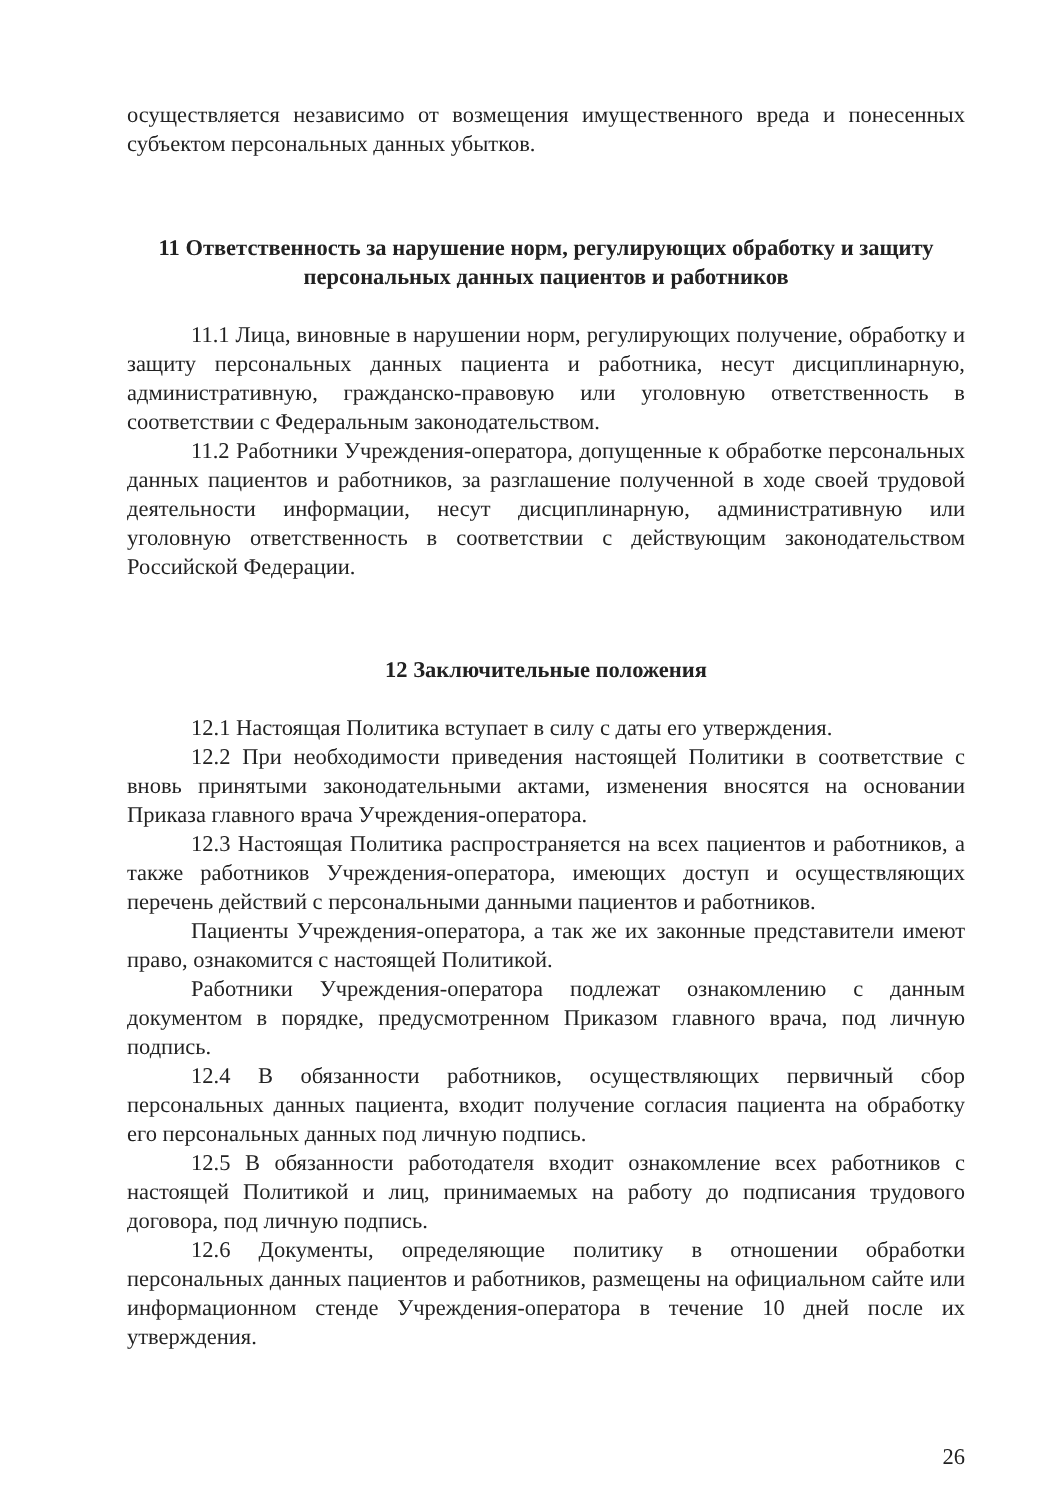осуществляется независимо от возмещения имущественного вреда и понесенных субъектом персональных данных убытков.
11 Ответственность за нарушение норм, регулирующих обработку и защиту персональных данных пациентов и работников
11.1 Лица, виновные в нарушении норм, регулирующих получение, обработку и защиту персональных данных пациента и работника, несут дисциплинарную, административную, гражданско-правовую или уголовную ответственность в соответствии с Федеральным законодательством.
11.2 Работники Учреждения-оператора, допущенные к обработке персональных данных пациентов и работников, за разглашение полученной в ходе своей трудовой деятельности информации, несут дисциплинарную, административную или уголовную ответственность в соответствии с действующим законодательством Российской Федерации.
12 Заключительные положения
12.1 Настоящая Политика вступает в силу с даты его утверждения.
12.2 При необходимости приведения настоящей Политики в соответствие с вновь принятыми законодательными актами, изменения вносятся на основании Приказа главного врача Учреждения-оператора.
12.3 Настоящая Политика распространяется на всех пациентов и работников, а также работников Учреждения-оператора, имеющих доступ и осуществляющих перечень действий с персональными данными пациентов и работников.
Пациенты Учреждения-оператора, а так же их законные представители имеют право, ознакомится с настоящей Политикой.
Работники Учреждения-оператора подлежат ознакомлению с данным документом в порядке, предусмотренном Приказом главного врача, под личную подпись.
12.4 В обязанности работников, осуществляющих первичный сбор персональных данных пациента, входит получение согласия пациента на обработку его персональных данных под личную подпись.
12.5 В обязанности работодателя входит ознакомление всех работников с настоящей Политикой и лиц, принимаемых на работу до подписания трудового договора, под личную подпись.
12.6 Документы, определяющие политику в отношении обработки персональных данных пациентов и работников, размещены на официальном сайте или информационном стенде Учреждения-оператора в течение 10 дней после их утверждения.
26